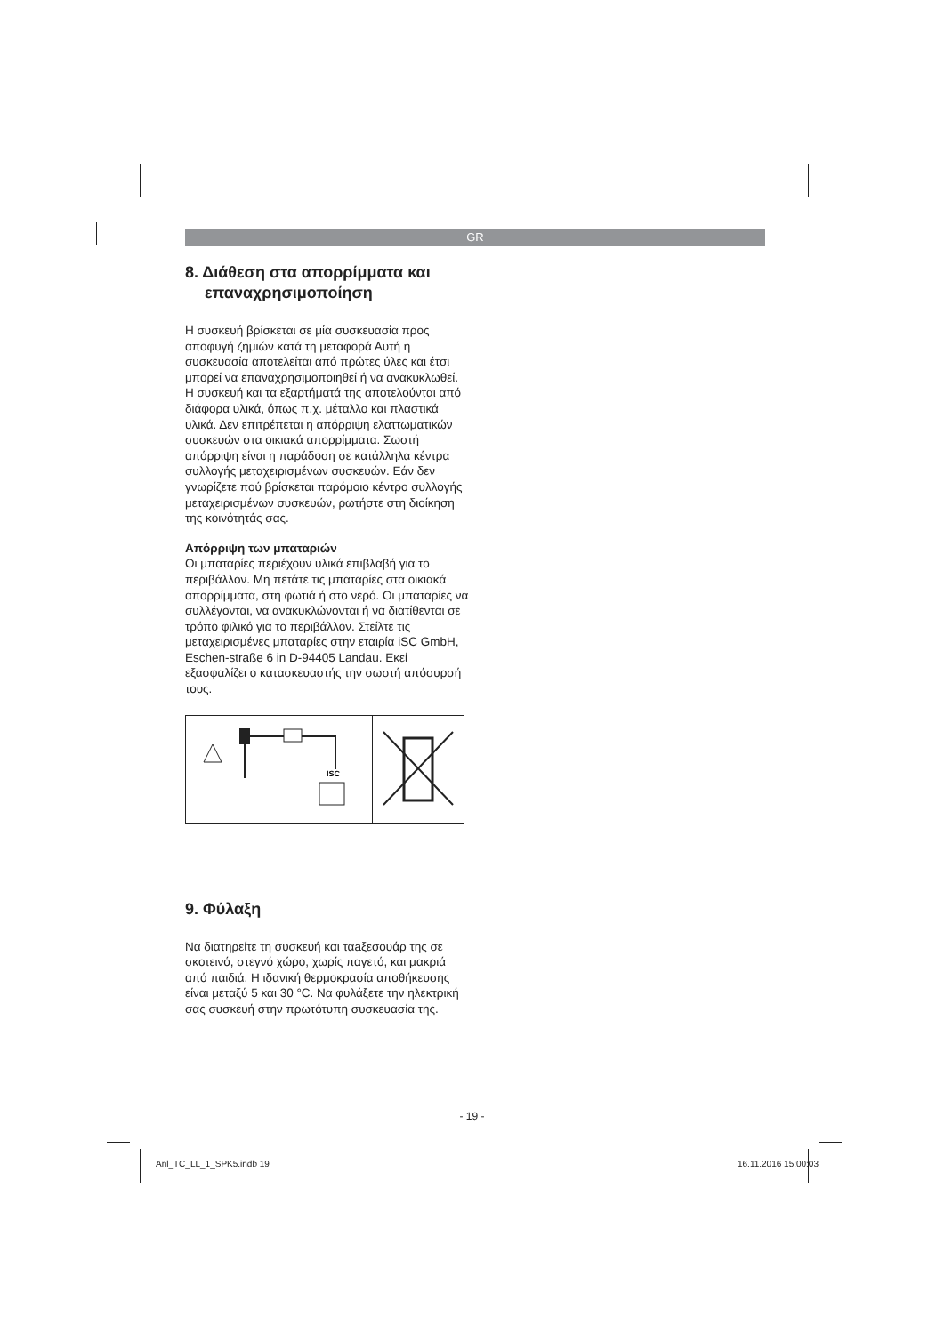GR
8. Διάθεση στα απορρίμματα και
επαναχρησιμοποίηση
Η συσκευή βρίσκεται σε μία συσκευασία προς αποφυγή ζημιών κατά τη μεταφορά Αυτή η συσκευασία αποτελείται από πρώτες ύλες και έτσι μπορεί να επαναχρησιμοποιηθεί ή να ανακυκλωθεί. Η συσκευή και τα εξαρτήματά της αποτελούνται από διάφορα υλικά, όπως π.χ. μέταλλο και πλαστικά υλικά. Δεν επιτρέπεται η απόρριψη ελαττωματικών συσκευών στα οικιακά απορρίμματα. Σωστή απόρριψη είναι η παράδοση σε κατάλληλα κέντρα συλλογής μεταχειρισμένων συσκευών. Εάν δεν γνωρίζετε πού βρίσκεται παρόμοιο κέντρο συλλογής μεταχειρισμένων συσκευών, ρωτήστε στη διοίκηση της κοινότητάς σας.
Απόρριψη των μπαταριών
Οι μπαταρίες περιέχουν υλικά επιβλαβή για το περιβάλλον. Μη πετάτε τις μπαταρίες στα οικιακά απορρίμματα, στη φωτιά ή στο νερό. Οι μπαταρίες να συλλέγονται, να ανακυκλώνονται ή να διατίθενται σε τρόπο φιλικό για το περιβάλλον. Στείλτε τις μεταχειρισμένες μπαταρίες στην εταιρία iSC GmbH, Eschen-straße 6 in D-94405 Landau. Εκεί εξασφαλίζει ο κατασκευαστής την σωστή απόσυρσή τους.
ISC
9. Φύλαξη
Να διατηρείτε τη συσκευή και ταaξεσουάρ της σε σκοτεινό, στεγνό χώρο, χωρίς παγετό, και μακριά από παιδιά. Η ιδανική θερμοκρασία αποθήκευσης είναι μεταξύ 5 και 30 °C. Να φυλάξετε την ηλεκτρική σας συσκευή στην πρωτότυπη συσκευασία της.
- 19 -
Anl_TC_LL_1_SPK5.indb 19 16.11.2016 15:00:03